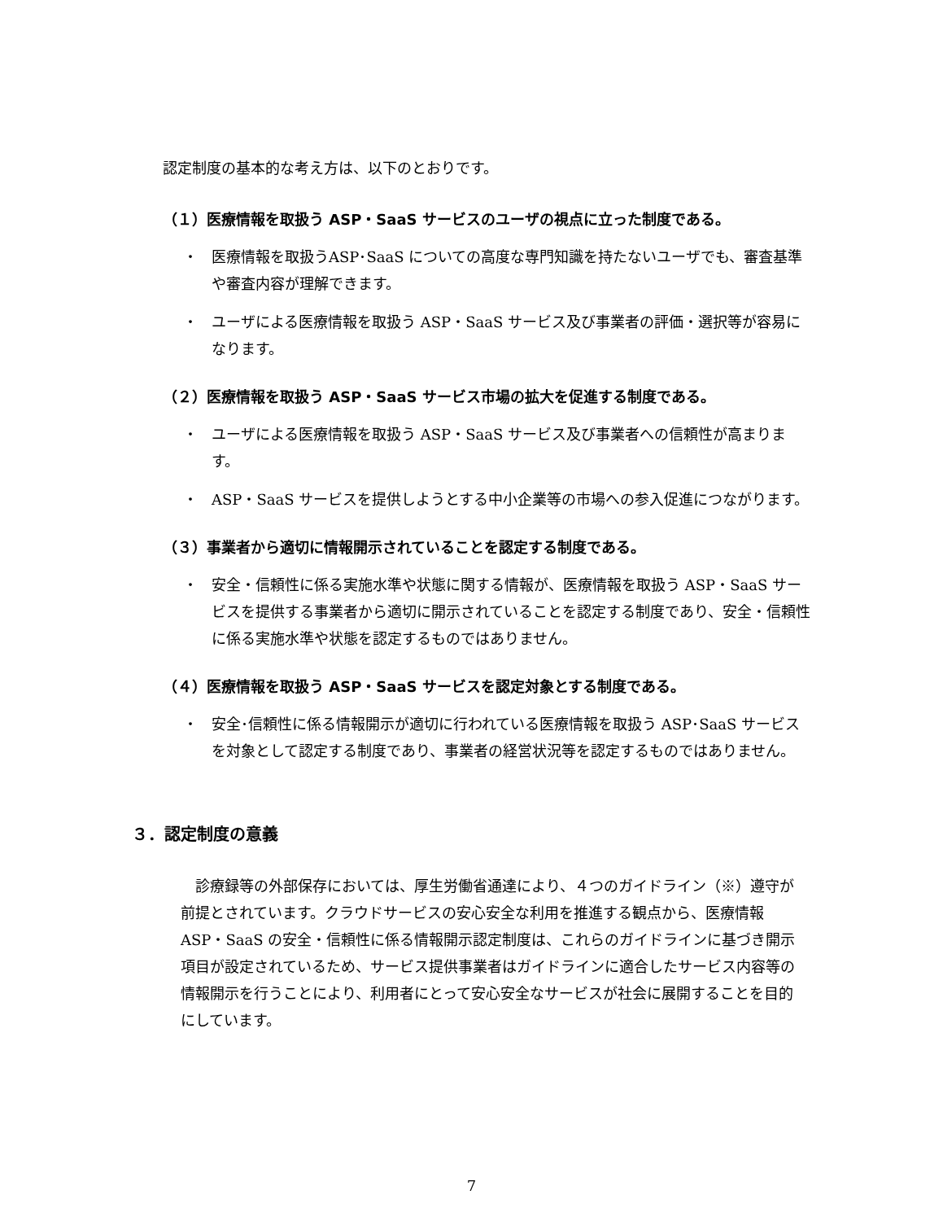認定制度の基本的な考え方は、以下のとおりです。
（１）医療情報を取扱う ASP・SaaS サービスのユーザの視点に立った制度である。
・ 医療情報を取扱うASP･SaaS についての高度な専門知識を持たないユーザでも、審査基準や審査内容が理解できます。
・ ユーザによる医療情報を取扱う ASP・SaaS サービス及び事業者の評価・選択等が容易になります。
（２）医療情報を取扱う ASP・SaaS サービス市場の拡大を促進する制度である。
・ ユーザによる医療情報を取扱う ASP・SaaS サービス及び事業者への信頼性が高まります。
・ ASP・SaaS サービスを提供しようとする中小企業等の市場への参入促進につながります。
（３）事業者から適切に情報開示されていることを認定する制度である。
・ 安全・信頼性に係る実施水準や状態に関する情報が、医療情報を取扱う ASP・SaaS サービスを提供する事業者から適切に開示されていることを認定する制度であり、安全・信頼性に係る実施水準や状態を認定するものではありません。
（４）医療情報を取扱う ASP・SaaS サービスを認定対象とする制度である。
・ 安全･信頼性に係る情報開示が適切に行われている医療情報を取扱う ASP･SaaS サービスを対象として認定する制度であり、事業者の経営状況等を認定するものではありません。
３．認定制度の意義
　診療録等の外部保存においては、厚生労働省通達により、４つのガイドライン（※）遵守が前提とされています。クラウドサービスの安心安全な利用を推進する観点から、医療情報 ASP・SaaS の安全・信頼性に係る情報開示認定制度は、これらのガイドラインに基づき開示項目が設定されているため、サービス提供事業者はガイドラインに適合したサービス内容等の情報開示を行うことにより、利用者にとって安心安全なサービスが社会に展開することを目的にしています。
7